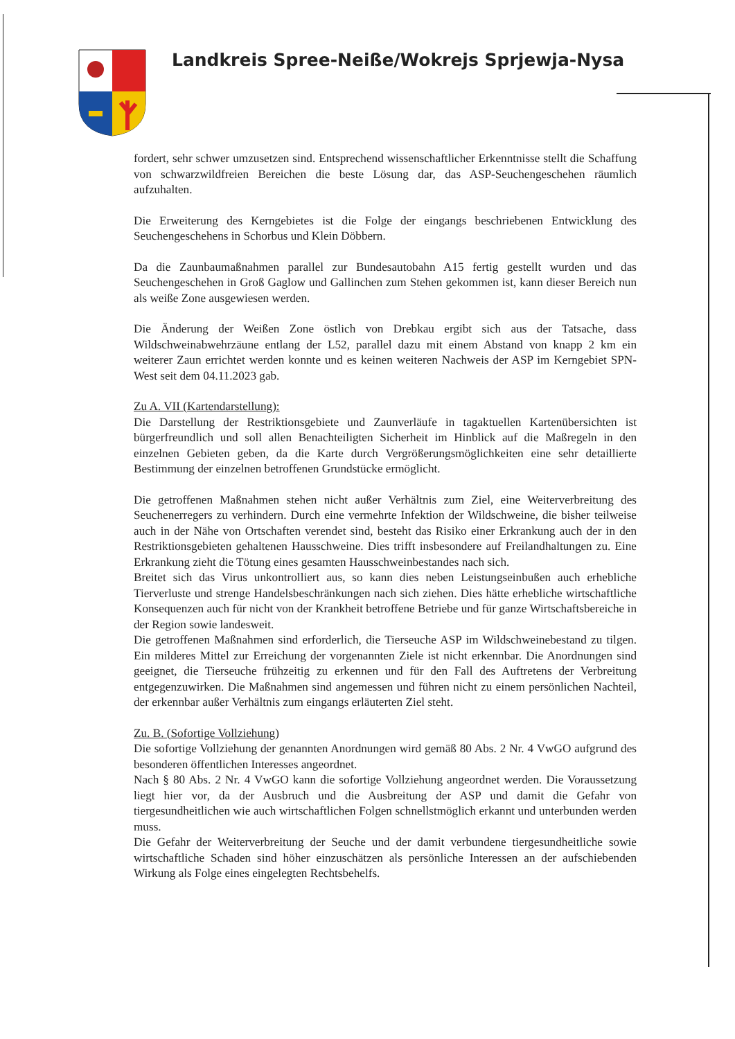Landkreis Spree-Neiße/Wokrejs Sprjewja-Nysa
fordert, sehr schwer umzusetzen sind. Entsprechend wissenschaftlicher Erkenntnisse stellt die Schaffung von schwarzwildfreien Bereichen die beste Lösung dar, das ASP-Seuchengeschehen räumlich aufzuhalten.
Die Erweiterung des Kerngebietes ist die Folge der eingangs beschriebenen Entwicklung des Seuchengeschehens in Schorbus und Klein Döbbern.
Da die Zaunbaumaßnahmen parallel zur Bundesautobahn A15 fertig gestellt wurden und das Seuchengeschehen in Groß Gaglow und Gallinchen zum Stehen gekommen ist, kann dieser Bereich nun als weiße Zone ausgewiesen werden.
Die Änderung der Weißen Zone östlich von Drebkau ergibt sich aus der Tatsache, dass Wildschweinabwehrzäune entlang der L52, parallel dazu mit einem Abstand von knapp 2 km ein weiterer Zaun errichtet werden konnte und es keinen weiteren Nachweis der ASP im Kerngebiet SPN-West seit dem 04.11.2023 gab.
Zu A. VII (Kartendarstellung):
Die Darstellung der Restriktionsgebiete und Zaunverläufe in tagaktuellen Kartenübersichten ist bürgerfreundlich und soll allen Benachteiligten Sicherheit im Hinblick auf die Maßregeln in den einzelnen Gebieten geben, da die Karte durch Vergrößerungsmöglichkeiten eine sehr detaillierte Bestimmung der einzelnen betroffenen Grundstücke ermöglicht.
Die getroffenen Maßnahmen stehen nicht außer Verhältnis zum Ziel, eine Weiterverbreitung des Seuchenerregers zu verhindern. Durch eine vermehrte Infektion der Wildschweine, die bisher teilweise auch in der Nähe von Ortschaften verendet sind, besteht das Risiko einer Erkrankung auch der in den Restriktionsgebieten gehaltenen Hausschweine. Dies trifft insbesondere auf Freilandhaltungen zu. Eine Erkrankung zieht die Tötung eines gesamten Hausschweinbestandes nach sich.
Breitet sich das Virus unkontrolliert aus, so kann dies neben Leistungseinbußen auch erhebliche Tierverluste und strenge Handelsbeschränkungen nach sich ziehen. Dies hätte erhebliche wirtschaftliche Konsequenzen auch für nicht von der Krankheit betroffene Betriebe und für ganze Wirtschaftsbereiche in der Region sowie landesweit.
Die getroffenen Maßnahmen sind erforderlich, die Tierseuche ASP im Wildschweinebestand zu tilgen. Ein milderes Mittel zur Erreichung der vorgenannten Ziele ist nicht erkennbar. Die Anordnungen sind geeignet, die Tierseuche frühzeitig zu erkennen und für den Fall des Auftretens der Verbreitung entgegenzuwirken. Die Maßnahmen sind angemessen und führen nicht zu einem persönlichen Nachteil, der erkennbar außer Verhältnis zum eingangs erläuterten Ziel steht.
Zu. B. (Sofortige Vollziehung)
Die sofortige Vollziehung der genannten Anordnungen wird gemäß 80 Abs. 2 Nr. 4 VwGO aufgrund des besonderen öffentlichen Interesses angeordnet.
Nach § 80 Abs. 2 Nr. 4 VwGO kann die sofortige Vollziehung angeordnet werden. Die Voraussetzung liegt hier vor, da der Ausbruch und die Ausbreitung der ASP und damit die Gefahr von tiergesundheitlichen wie auch wirtschaftlichen Folgen schnellstmöglich erkannt und unterbunden werden muss.
Die Gefahr der Weiterverbreitung der Seuche und der damit verbundene tiergesundheitliche sowie wirtschaftliche Schaden sind höher einzuschätzen als persönliche Interessen an der aufschiebenden Wirkung als Folge eines eingelegten Rechtsbehelfs.